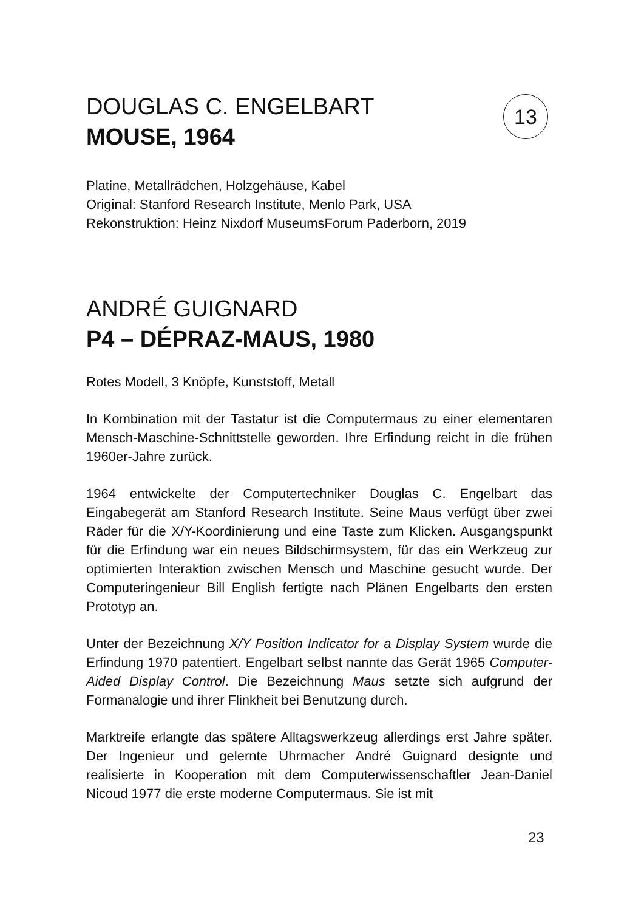13
DOUGLAS C. ENGELBART
MOUSE, 1964
Platine, Metallrädchen, Holzgehäuse, Kabel
Original: Stanford Research Institute, Menlo Park, USA
Rekonstruktion: Heinz Nixdorf MuseumsForum Paderborn, 2019
ANDRÉ GUIGNARD
P4 – DÉPRAZ-MAUS, 1980
Rotes Modell, 3 Knöpfe, Kunststoff, Metall
In Kombination mit der Tastatur ist die Computermaus zu einer elementaren Mensch-Maschine-Schnittstelle geworden. Ihre Erfindung reicht in die frühen 1960er-Jahre zurück.
1964 entwickelte der Computertechniker Douglas C. Engelbart das Eingabegerät am Stanford Research Institute. Seine Maus verfügt über zwei Räder für die X/Y-Koordinierung und eine Taste zum Klicken. Ausgangspunkt für die Erfindung war ein neues Bildschirmsystem, für das ein Werkzeug zur optimierten Interaktion zwischen Mensch und Maschine gesucht wurde. Der Computeringenieur Bill English fertigte nach Plänen Engelbarts den ersten Prototyp an.
Unter der Bezeichnung X/Y Position Indicator for a Display System wurde die Erfindung 1970 patentiert. Engelbart selbst nannte das Gerät 1965 Computer-Aided Display Control. Die Bezeichnung Maus setzte sich aufgrund der Formanalogie und ihrer Flinkheit bei Benutzung durch.
Marktreife erlangte das spätere Alltagswerkzeug allerdings erst Jahre später. Der Ingenieur und gelernte Uhrmacher André Guignard designte und realisierte in Kooperation mit dem Computerwissenschaftler Jean-Daniel Nicoud 1977 die erste moderne Computermaus. Sie ist mit
23